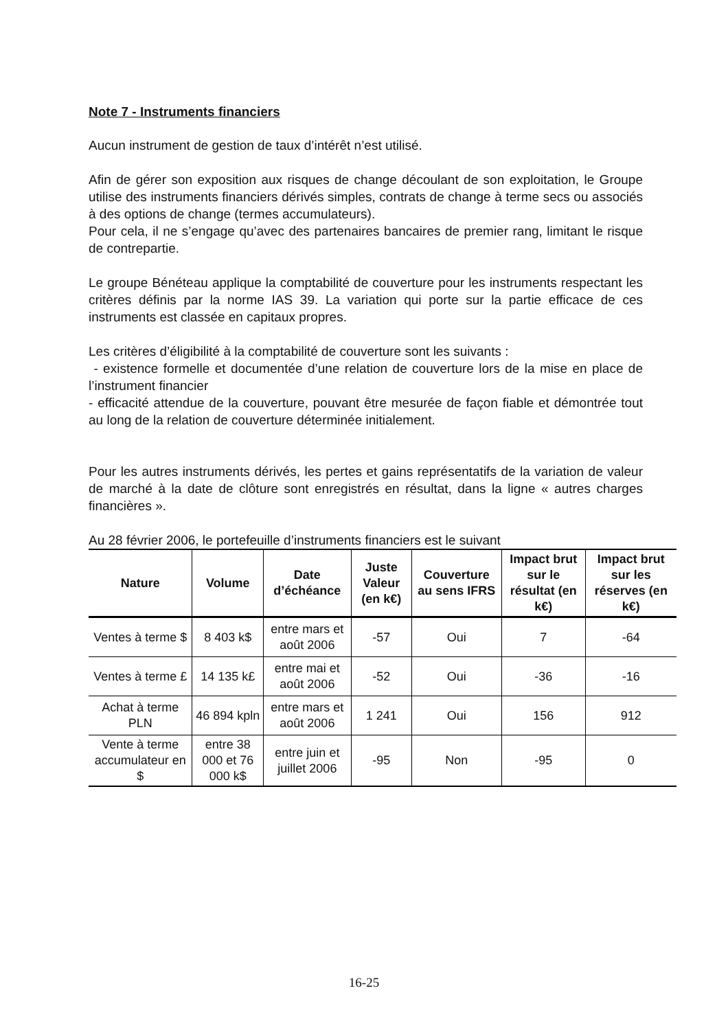Note 7 - Instruments financiers
Aucun instrument de gestion de taux d’intérêt n’est utilisé.
Afin de gérer son exposition aux risques de change découlant de son exploitation, le Groupe utilise des instruments financiers dérivés simples, contrats de change à terme secs ou associés à des options de change (termes accumulateurs).
Pour cela, il ne s’engage qu’avec des partenaires bancaires de premier rang, limitant le risque de contrepartie.
Le groupe Bénéteau applique la comptabilité de couverture pour les instruments respectant les critères définis par la norme IAS 39. La variation qui porte sur la partie efficace de ces instruments est classée en capitaux propres.
Les critères d’éligibilité à la comptabilité de couverture sont les suivants :
- existence formelle et documentée d’une relation de couverture lors de la mise en place de l’instrument financier
- efficacité attendue de la couverture, pouvant être mesurée de façon fiable et démontrée tout au long de la relation de couverture déterminée initialement.
Pour les autres instruments dérivés, les pertes et gains représentatifs de la variation de valeur de marché à la date de clôture sont enregistrés en résultat, dans la ligne « autres charges financières ».
Au 28 février 2006, le portefeuille d’instruments financiers est le suivant
| Nature | Volume | Date d’échéance | Juste Valeur (en k€) | Couverture au sens IFRS | Impact brut sur le résultat (en k€) | Impact brut sur les réserves (en k€) |
| --- | --- | --- | --- | --- | --- | --- |
| Ventes à terme $ | 8 403 k$ | entre mars et août 2006 | -57 | Oui | 7 | -64 |
| Ventes à terme £ | 14 135 k£ | entre mai et août 2006 | -52 | Oui | -36 | -16 |
| Achat à terme PLN | 46 894 kpln | entre mars et août 2006 | 1 241 | Oui | 156 | 912 |
| Vente à terme accumulateur en $ | entre 38 000 et 76 000 k$ | entre juin et juillet 2006 | -95 | Non | -95 | 0 |
16-25